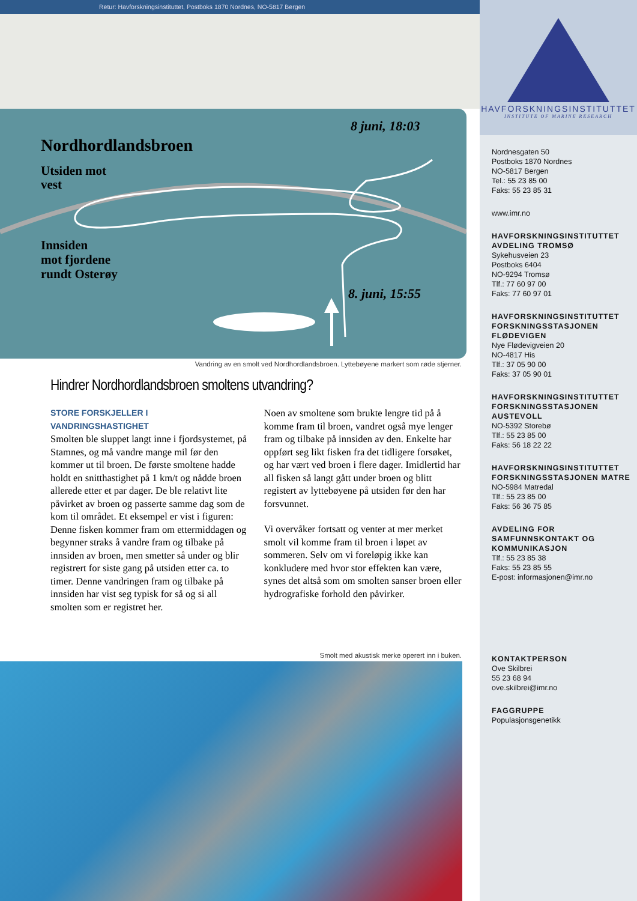Retur: Havforskningsinstituttet, Postboks 1870 Nordnes, NO-5817 Bergen
Nordhordlandsbroen
Utsiden mot
vest
Innsiden
mot fjordene
rundt Osterøy
8 juni, 18:03
8. juni, 15:55
Vandring av en smolt ved Nordhordlandsbroen. Lyttebøyene markert som røde stjerner.
Hindrer Nordhordlandsbroen smoltens utvandring?
STORE FORSKJELLER I VANDRINGSHASTIGHET
Smolten ble sluppet langt inne i fjordsystemet, på Stamnes, og må vandre mange mil før den kommer ut til broen. De første smoltene hadde holdt en snitthastighet på 1 km/t og nådde broen allerede etter et par dager. De ble relativt lite påvirket av broen og passerte samme dag som de kom til området. Et eksempel er vist i figuren: Denne fisken kommer fram om ettermiddagen og begynner straks å vandre fram og tilbake på innsiden av broen, men smetter så under og blir registrert for siste gang på utsiden etter ca. to timer. Denne vandringen fram og tilbake på innsiden har vist seg typisk for så og si all smolten som er registret her.
Noen av smoltene som brukte lengre tid på å komme fram til broen, vandret også mye lenger fram og tilbake på innsiden av den. Enkelte har oppført seg likt fisken fra det tidligere forsøket, og har vært ved broen i flere dager. Imidlertid har all fisken så langt gått under broen og blitt registert av lyttebøyene på utsiden før den har forsvunnet.
Vi overvåker fortsatt og venter at mer merket smolt vil komme fram til broen i løpet av sommeren. Selv om vi foreløpig ikke kan konkludere med hvor stor effekten kan være, synes det altså som om smolten sanser broen eller hydrografiske forhold den påvirker.
Smolt med akustisk merke operert inn i buken.
HAVFORSKNINGSINSTITUTTET
INSTITUTE OF MARINE RESEARCH
Nordnesgaten 50
Postboks 1870 Nordnes
NO-5817 Bergen
Tel.: 55 23 85 00
Faks: 55 23 85 31
www.imr.no
HAVFORSKNINGSINSTITUTTET AVDELING TROMSØ
Sykehusveien 23
Postboks 6404
NO-9294 Tromsø
Tlf.: 77 60 97 00
Faks: 77 60 97 01
HAVFORSKNINGSINSTITUTTET FORSKNINGSSTASJONEN FLØDEVIGEN
Nye Flødevigveien 20
NO-4817 His
Tlf.: 37 05 90 00
Faks: 37 05 90 01
HAVFORSKNINGSINSTITUTTET FORSKNINGSSTASJONEN AUSTEVOLL
NO-5392 Storebø
Tlf.: 55 23 85 00
Faks: 56 18 22 22
HAVFORSKNINGSINSTITUTTET FORSKNINGSSTASJONEN MATRE
NO-5984 Matredal
Tlf.: 55 23 85 00
Faks: 56 36 75 85
AVDELING FOR SAMFUNNSKONTAKT OG KOMMUNIKASJON
Tlf.: 55 23 85 38
Faks: 55 23 85 55
E-post: informasjonen@imr.no
KONTAKTPERSON
Ove Skilbrei
55 23 68 94
ove.skilbrei@imr.no
FAGGRUPPE
Populasjonsgenetikk